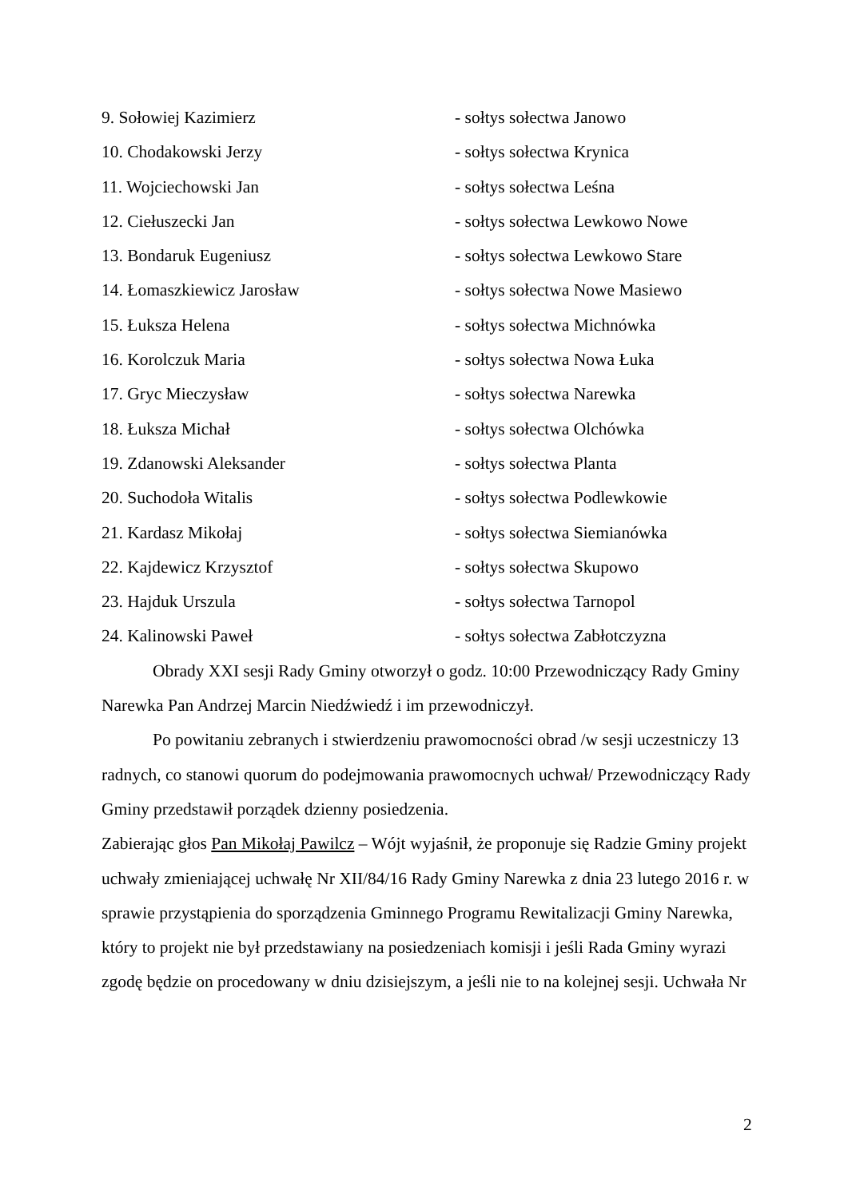9. Sołowiej Kazimierz - sołtys sołectwa Janowo
10. Chodakowski Jerzy - sołtys sołectwa Krynica
11. Wojciechowski Jan - sołtys sołectwa Leśna
12. Ciełuszecki Jan - sołtys sołectwa Lewkowo Nowe
13. Bondaruk Eugeniusz - sołtys sołectwa Lewkowo Stare
14. Łomaszkiewicz Jarosław - sołtys sołectwa Nowe Masiewo
15. Łuksza Helena - sołtys sołectwa Michnówka
16. Korolczuk Maria - sołtys sołectwa Nowa Łuka
17. Gryc Mieczysław - sołtys sołectwa Narewka
18. Łuksza Michał - sołtys sołectwa Olchówka
19. Zdanowski Aleksander - sołtys sołectwa Planta
20. Suchodoła Witalis - sołtys sołectwa Podlewkowie
21. Kardasz Mikołaj - sołtys sołectwa Siemianówka
22. Kajdewicz Krzysztof - sołtys sołectwa Skupowo
23. Hajduk Urszula - sołtys sołectwa Tarnopol
24. Kalinowski Paweł - sołtys sołectwa Zabłotczyzna
Obrady XXI sesji Rady Gminy otworzył o godz. 10:00 Przewodniczący Rady Gminy Narewka Pan Andrzej Marcin Niedźwiedź i im przewodniczył.
Po powitaniu zebranych i stwierdzeniu prawomocności obrad /w sesji uczestniczy 13 radnych, co stanowi quorum do podejmowania prawomocnych uchwał/ Przewodniczący Rady Gminy przedstawił porządek dzienny posiedzenia.
Zabierając głos Pan Mikołaj Pawilcz – Wójt wyjaśnił, że proponuje się Radzie Gminy projekt uchwały zmieniającej uchwałę Nr XII/84/16 Rady Gminy Narewka z dnia 23 lutego 2016 r. w sprawie przystąpienia do sporządzenia Gminnego Programu Rewitalizacji Gminy Narewka, który to projekt nie był przedstawiany na posiedzeniach komisji i jeśli Rada Gminy wyrazi zgodę będzie on procedowany w dniu dzisiejszym, a jeśli nie to na kolejnej sesji. Uchwała Nr
2